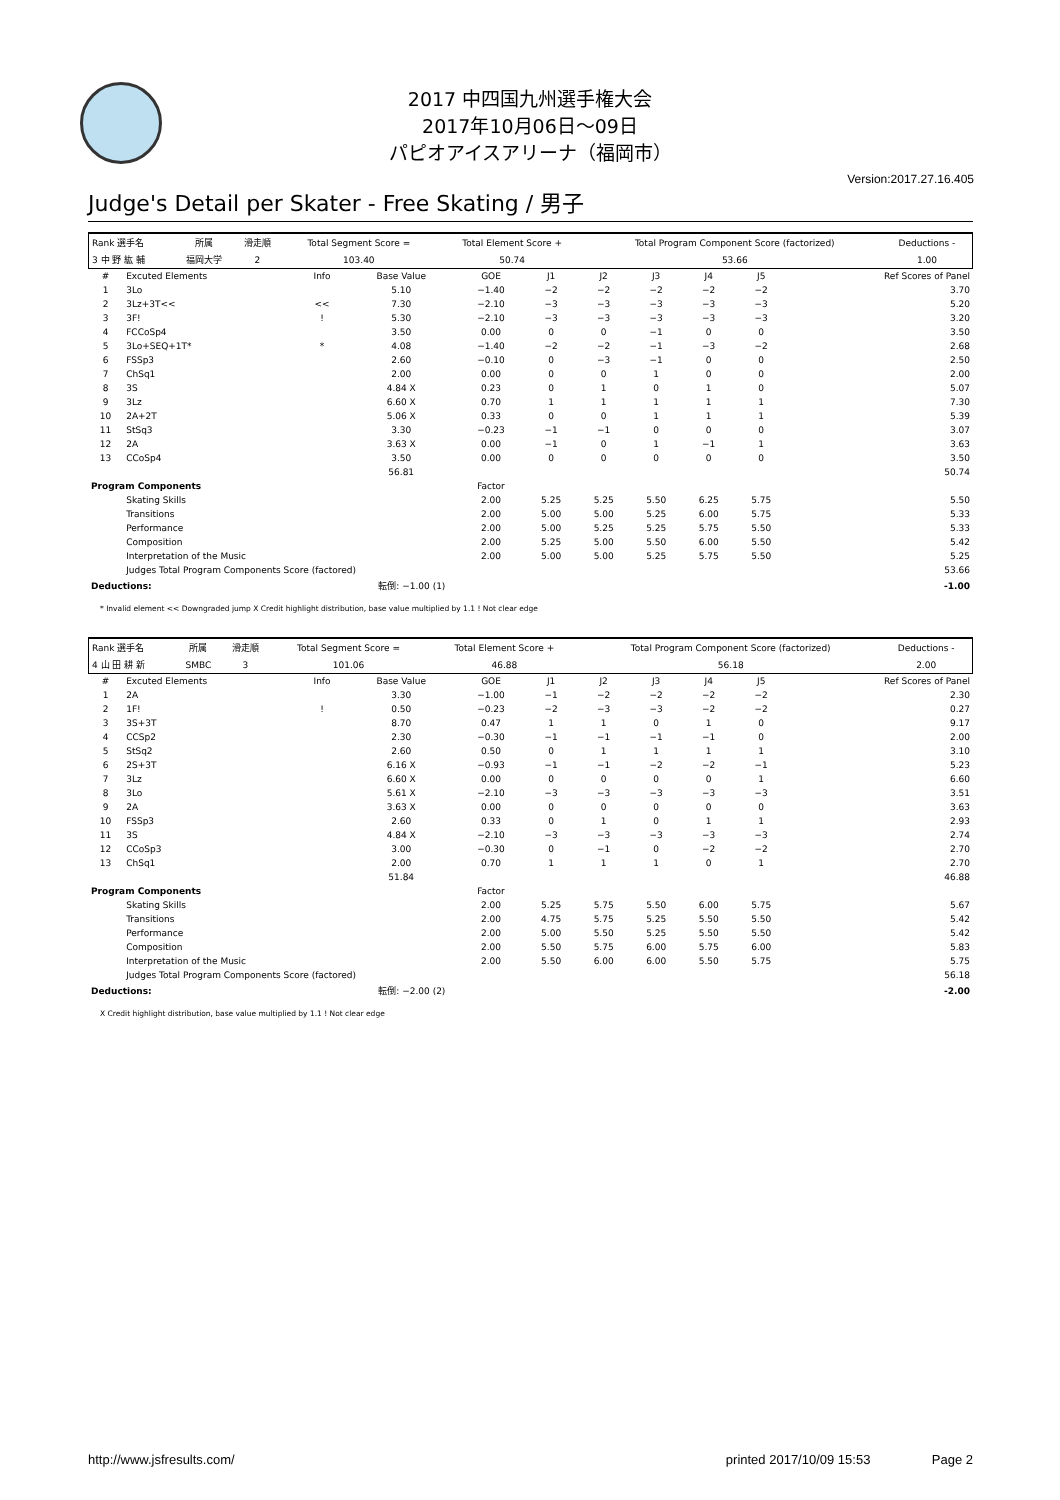2017 中四国九州選手権大会
2017年10月06日～09日
パピオアイスアリーナ（福岡市）
Version:2017.27.16.405
Judge's Detail per Skater - Free Skating / 男子
| Rank 選手名 | 所属 | 滑走順 | Total Segment Score = | Total Element Score + | Total Program Component Score (factorized) | Deductions - |
| 3 中 野 紘 輔 | 福岡大学 | 2 | 103.40 | 50.74 | 53.66 | 1.00 |
| # | Excuted Elements | Info | Base Value | GOE | J1 | J2 | J3 | J4 | J5 | Ref Scores of Panel |
| 1 | 3Lo | | 5.10 | −1.40 | −2 | −2 | −2 | −2 | −2 | 3.70 |
| 2 | 3Lz+3T<< | << | 7.30 | −2.10 | −3 | −3 | −3 | −3 | −3 | 5.20 |
| 3 | 3F! | ! | 5.30 | −2.10 | −3 | −3 | −3 | −3 | −3 | 3.20 |
| 4 | FCCoSp4 | | 3.50 | 0.00 | 0 | 0 | −1 | 0 | 0 | 3.50 |
| 5 | 3Lo+SEQ+1T* | * | 4.08 | −1.40 | −2 | −2 | −1 | −3 | −2 | 2.68 |
| 6 | FSSp3 | | 2.60 | −0.10 | 0 | −3 | −1 | 0 | 0 | 2.50 |
| 7 | ChSq1 | | 2.00 | 0.00 | 0 | 0 | 1 | 0 | 0 | 2.00 |
| 8 | 3S | | 4.84 X | 0.23 | 0 | 1 | 0 | 1 | 0 | 5.07 |
| 9 | 3Lz | | 6.60 X | 0.70 | 1 | 1 | 1 | 1 | 1 | 7.30 |
| 10 | 2A+2T | | 5.06 X | 0.33 | 0 | 0 | 1 | 1 | 1 | 5.39 |
| 11 | StSq3 | | 3.30 | −0.23 | −1 | −1 | 0 | 0 | 0 | 3.07 |
| 12 | 2A | | 3.63 X | 0.00 | −1 | 0 | 1 | −1 | 1 | 3.63 |
| 13 | CCoSp4 | | 3.50 | 0.00 | 0 | 0 | 0 | 0 | 0 | 3.50 |
| | | | 56.81 | | | | | | | 50.74 |
| Program Components | | | | Factor | | | | | | |
| | Skating Skills | | | 2.00 | 5.25 | 5.25 | 5.50 | 6.25 | 5.75 | 5.50 |
| | Transitions | | | 2.00 | 5.00 | 5.00 | 5.25 | 6.00 | 5.75 | 5.33 |
| | Performance | | | 2.00 | 5.00 | 5.25 | 5.25 | 5.75 | 5.50 | 5.33 |
| | Composition | | | 2.00 | 5.25 | 5.00 | 5.50 | 6.00 | 5.50 | 5.42 |
| | Interpretation of the Music | | | 2.00 | 5.00 | 5.00 | 5.25 | 5.75 | 5.50 | 5.25 |
| | Judges Total Program Components Score (factored) | | | | | | | | | 53.66 |
| Deductions: | | 転倒: −1.00 (1) | | | | | | | | -1.00 |
* Invalid element << Downgraded jump X Credit highlight distribution, base value multiplied by 1.1 ! Not clear edge
| Rank 選手名 | 所属 | 滑走順 | Total Segment Score = | Total Element Score + | Total Program Component Score (factorized) | Deductions - |
| 4 山 田 耕 新 | SMBC | 3 | 101.06 | 46.88 | 56.18 | 2.00 |
| # | Excuted Elements | Info | Base Value | GOE | J1 | J2 | J3 | J4 | J5 | Ref Scores of Panel |
| 1 | 2A | | 3.30 | −1.00 | −1 | −2 | −2 | −2 | −2 | 2.30 |
| 2 | 1F! | ! | 0.50 | −0.23 | −2 | −3 | −3 | −2 | −2 | 0.27 |
| 3 | 3S+3T | | 8.70 | 0.47 | 1 | 1 | 0 | 1 | 0 | 9.17 |
| 4 | CCSp2 | | 2.30 | −0.30 | −1 | −1 | −1 | −1 | 0 | 2.00 |
| 5 | StSq2 | | 2.60 | 0.50 | 0 | 1 | 1 | 1 | 1 | 3.10 |
| 6 | 2S+3T | | 6.16 X | −0.93 | −1 | −1 | −2 | −2 | −1 | 5.23 |
| 7 | 3Lz | | 6.60 X | 0.00 | 0 | 0 | 0 | 0 | 1 | 6.60 |
| 8 | 3Lo | | 5.61 X | −2.10 | −3 | −3 | −3 | −3 | −3 | 3.51 |
| 9 | 2A | | 3.63 X | 0.00 | 0 | 0 | 0 | 0 | 0 | 3.63 |
| 10 | FSSp3 | | 2.60 | 0.33 | 0 | 1 | 0 | 1 | 1 | 2.93 |
| 11 | 3S | | 4.84 X | −2.10 | −3 | −3 | −3 | −3 | −3 | 2.74 |
| 12 | CCoSp3 | | 3.00 | −0.30 | 0 | −1 | 0 | −2 | −2 | 2.70 |
| 13 | ChSq1 | | 2.00 | 0.70 | 1 | 1 | 1 | 0 | 1 | 2.70 |
| | | | 51.84 | | | | | | | 46.88 |
| Program Components | | | | Factor | | | | | | |
| | Skating Skills | | | 2.00 | 5.25 | 5.75 | 5.50 | 6.00 | 5.75 | 5.67 |
| | Transitions | | | 2.00 | 4.75 | 5.75 | 5.25 | 5.50 | 5.50 | 5.42 |
| | Performance | | | 2.00 | 5.00 | 5.50 | 5.25 | 5.50 | 5.50 | 5.42 |
| | Composition | | | 2.00 | 5.50 | 5.75 | 6.00 | 5.75 | 6.00 | 5.83 |
| | Interpretation of the Music | | | 2.00 | 5.50 | 6.00 | 6.00 | 5.50 | 5.75 | 5.75 |
| | Judges Total Program Components Score (factored) | | | | | | | | | 56.18 |
| Deductions: | | 転倒: −2.00 (2) | | | | | | | | -2.00 |
X Credit highlight distribution, base value multiplied by 1.1 ! Not clear edge
http://www.jsfresults.com/ printed 2017/10/09 15:53 Page 2